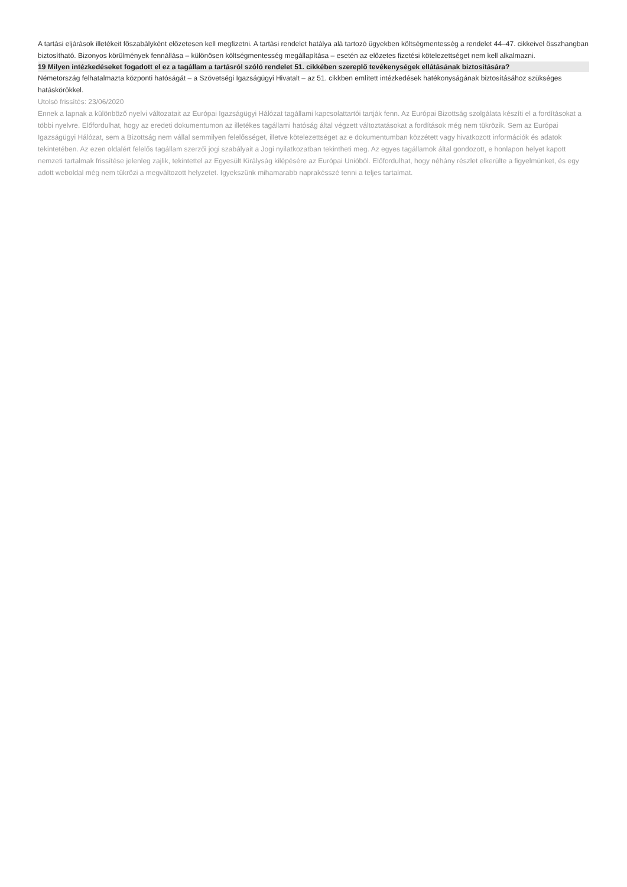A tartási eljárások illetékeit főszabályként előzetesen kell megfizetni. A tartási rendelet hatálya alá tartozó ügyekben költségmentesség a rendelet 44–47. cikkeivel összhangban biztosítható. Bizonyos körülmények fennállása – különösen költségmentesség megállapítása – esetén az előzetes fizetési kötelezettséget nem kell alkalmazni.
19 Milyen intézkedéseket fogadott el ez a tagállam a tartásról szóló rendelet 51. cikkében szereplő tevékenységek ellátásának biztosítására?
Németország felhatalmazta központi hatóságát – a Szövetségi Igazságügyi Hivatalt – az 51. cikkben említett intézkedések hatékonyságának biztosításához szükséges hatáskörökkel.
Utolsó frissítés: 23/06/2020
Ennek a lapnak a különböző nyelvi változatait az Európai Igazságügyi Hálózat tagállami kapcsolattartói tartják fenn. Az Európai Bizottság szolgálata készíti el a fordításokat a többi nyelvre. Előfordulhat, hogy az eredeti dokumentumon az illetékes tagállami hatóság által végzett változtatásokat a fordítások még nem tükrözik. Sem az Európai Igazságügyi Hálózat, sem a Bizottság nem vállal semmilyen felelősséget, illetve kötelezettséget az e dokumentumban közzétett vagy hivatkozott információk és adatok tekintetében. Az ezen oldalért felelős tagállam szerzői jogi szabályait a Jogi nyilatkozatban tekintheti meg. Az egyes tagállamok által gondozott, e honlapon helyet kapott nemzeti tartalmak frissítése jelenleg zajlik, tekintettel az Egyesült Királyság kilépésére az Európai Unióból. Előfordulhat, hogy néhány részlet elkerülte a figyelmünket, és egy adott weboldal még nem tükrözi a megváltozott helyzetet. Igyekszünk mihamarabb naprakésszé tenni a teljes tartalmat.